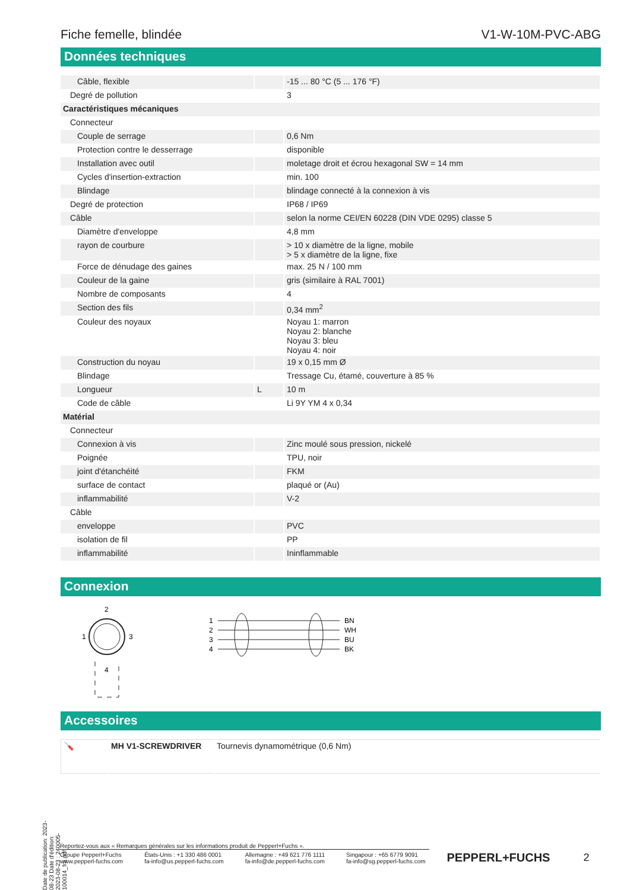Fiche femelle, blindée V1-W-10M-PVC-ABG
Données techniques
| Câble, flexible | | -15 ... 80 °C (5 ... 176 °F) |
| Degré de pollution | | 3 |
| Caractéristiques mécaniques | | |
| Connecteur | | |
| Couple de serrage | | 0,6 Nm |
| Protection contre le desserrage | | disponible |
| Installation avec outil | | moletage droit et écrou hexagonal SW = 14 mm |
| Cycles d'insertion-extraction | | min. 100 |
| Blindage | | blindage connecté à la connexion à vis |
| Degré de protection | | IP68 / IP69 |
| Câble | | selon la norme CEI/EN 60228 (DIN VDE 0295) classe 5 |
| Diamètre d'enveloppe | | 4,8 mm |
| rayon de courbure | | > 10 x diamètre de la ligne, mobile > 5 x diamètre de la ligne, fixe |
| Force de dénudage des gaines | | max. 25 N / 100 mm |
| Couleur de la gaine | | gris (similaire à RAL 7001) |
| Nombre de composants | | 4 |
| Section des fils | | 0,34 mm<sup>2</sup> |
| Couleur des noyaux | | Noyau 1: marron Noyau 2: blanche Noyau 3: bleu Noyau 4: noir |
| Construction du noyau | | 19 x 0,15 mm Ø |
| Blindage | | Tressage Cu, étamé, couverture à 85 % |
| Longueur | L | 10 m |
| Code de câble | | Li 9Y YM 4 x 0,34 |
| Matérial | | |
| Connecteur | | |
| Connexion à vis | | Zinc moulé sous pression, nickelé |
| Poignée | | TPU, noir |
| joint d'étanchéité | | FKM |
| surface de contact | | plaqué or (Au) |
| inflammabilité | | V-2 |
| Câble | | |
| enveloppe | | PVC |
| isolation de fil | | PP |
| inflammabilité | | Ininflammable |
Connexion
2
1
3
4
1
2
3
4
BN
WH
BU
BK
Accessoires
| 🪛 | MH V1-SCREWDRIVER | Tournevis dynamométrique (0,6 Nm) |
Date de publication: 2023-08-23 Date d'édition: 2023-08-23 : 240005-100014_fra.pdf
Reportez-vous aux « Remarques générales sur les informations produit de Pepperl+Fuchs ».
Groupe Pepperl+Fuchs
www.pepperl-fuchs.com
États-Unis : +1 330 486 0001
fa-info@us.pepperl-fuchs.com
Allemagne : +49 621 776 1111
fa-info@de.pepperl-fuchs.com
Singapour : +65 6779 9091
fa-info@sg.pepperl-fuchs.com
PEPPERL+FUCHS 2